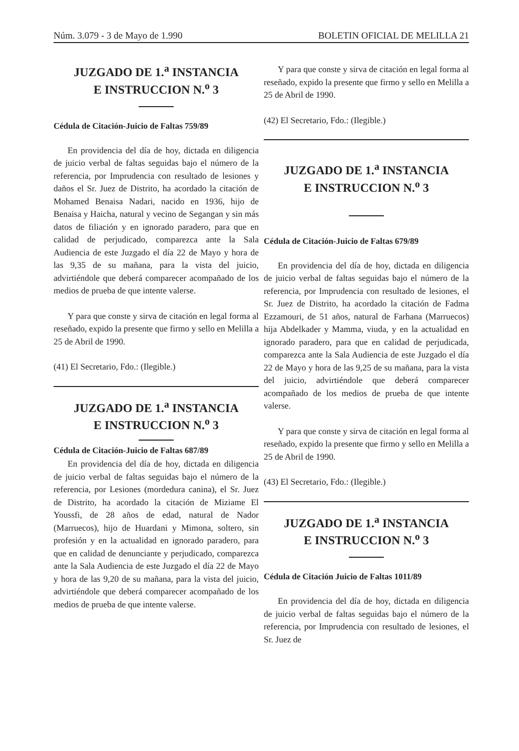Núm. 3.079 - 3 de Mayo de 1.990 BOLETIN OFICIAL DE MELILLA 21
JUZGADO DE 1.<sup>a</sup> INSTANCIA
E INSTRUCCION N.<sup>o</sup> 3
Cédula de Citación-Juicio de Faltas 759/89
En providencia del día de hoy, dictada en diligencia de juicio verbal de faltas seguidas bajo el número de la referencia, por Imprudencia con resultado de lesiones y daños el Sr. Juez de Distrito, ha acordado la citación de Mohamed Benaisa Nadari, nacido en 1936, hijo de Benaisa y Haicha, natural y vecino de Segangan y sin más datos de filiación y en ignorado paradero, para que en calidad de perjudicado, comparezca ante la Sala Audiencia de este Juzgado el día 22 de Mayo y hora de las 9,35 de su mañana, para la vista del juicio, advirtiéndole que deberá comparecer acompañado de los medios de prueba de que intente valerse.
Y para que conste y sirva de citación en legal forma al reseñado, expido la presente que firmo y sello en Melilla a 25 de Abril de 1990.
(41) El Secretario, Fdo.: (Ilegible.)
JUZGADO DE 1.<sup>a</sup> INSTANCIA
E INSTRUCCION N.<sup>o</sup> 3
Cédula de Citación-Juicio de Faltas 687/89
En providencia del día de hoy, dictada en diligencia de juicio verbal de faltas seguidas bajo el número de la referencia, por Lesiones (mordedura canina), el Sr. Juez de Distrito, ha acordado la citación de Miziame El Youssfi, de 28 años de edad, natural de Nador (Marruecos), hijo de Huardani y Mimona, soltero, sin profesión y en la actualidad en ignorado paradero, para que en calidad de denunciante y perjudicado, comparezca ante la Sala Audiencia de este Juzgado el día 22 de Mayo y hora de las 9,20 de su mañana, para la vista del juicio, advirtiéndole que deberá comparecer acompañado de los medios de prueba de que intente valerse.
Y para que conste y sirva de citación en legal forma al reseñado, expido la presente que firmo y sello en Melilla a 25 de Abril de 1990.
(42) El Secretario, Fdo.: (Ilegible.)
JUZGADO DE 1.<sup>a</sup> INSTANCIA
E INSTRUCCION N.<sup>o</sup> 3
Cédula de Citación-Juicio de Faltas 679/89
En providencia del día de hoy, dictada en diligencia de juicio verbal de faltas seguidas bajo el número de la referencia, por Imprudencia con resultado de lesiones, el Sr. Juez de Distrito, ha acordado la citación de Fadma Ezzamouri, de 51 años, natural de Farhana (Marruecos) hija Abdelkader y Mamma, viuda, y en la actualidad en ignorado paradero, para que en calidad de perjudicada, comparezca ante la Sala Audiencia de este Juzgado el día 22 de Mayo y hora de las 9,25 de su mañana, para la vista del juicio, advirtiéndole que deberá comparecer acompañado de los medios de prueba de que intente valerse.
Y para que conste y sirva de citación en legal forma al reseñado, expido la presente que firmo y sello en Melilla a 25 de Abril de 1990.
(43) El Secretario, Fdo.: (Ilegible.)
JUZGADO DE 1.<sup>a</sup> INSTANCIA
E INSTRUCCION N.<sup>o</sup> 3
Cédula de Citación Juicio de Faltas 1011/89
En providencia del día de hoy, dictada en diligencia de juicio verbal de faltas seguidas bajo el número de la referencia, por Imprudencia con resultado de lesiones, el Sr. Juez de